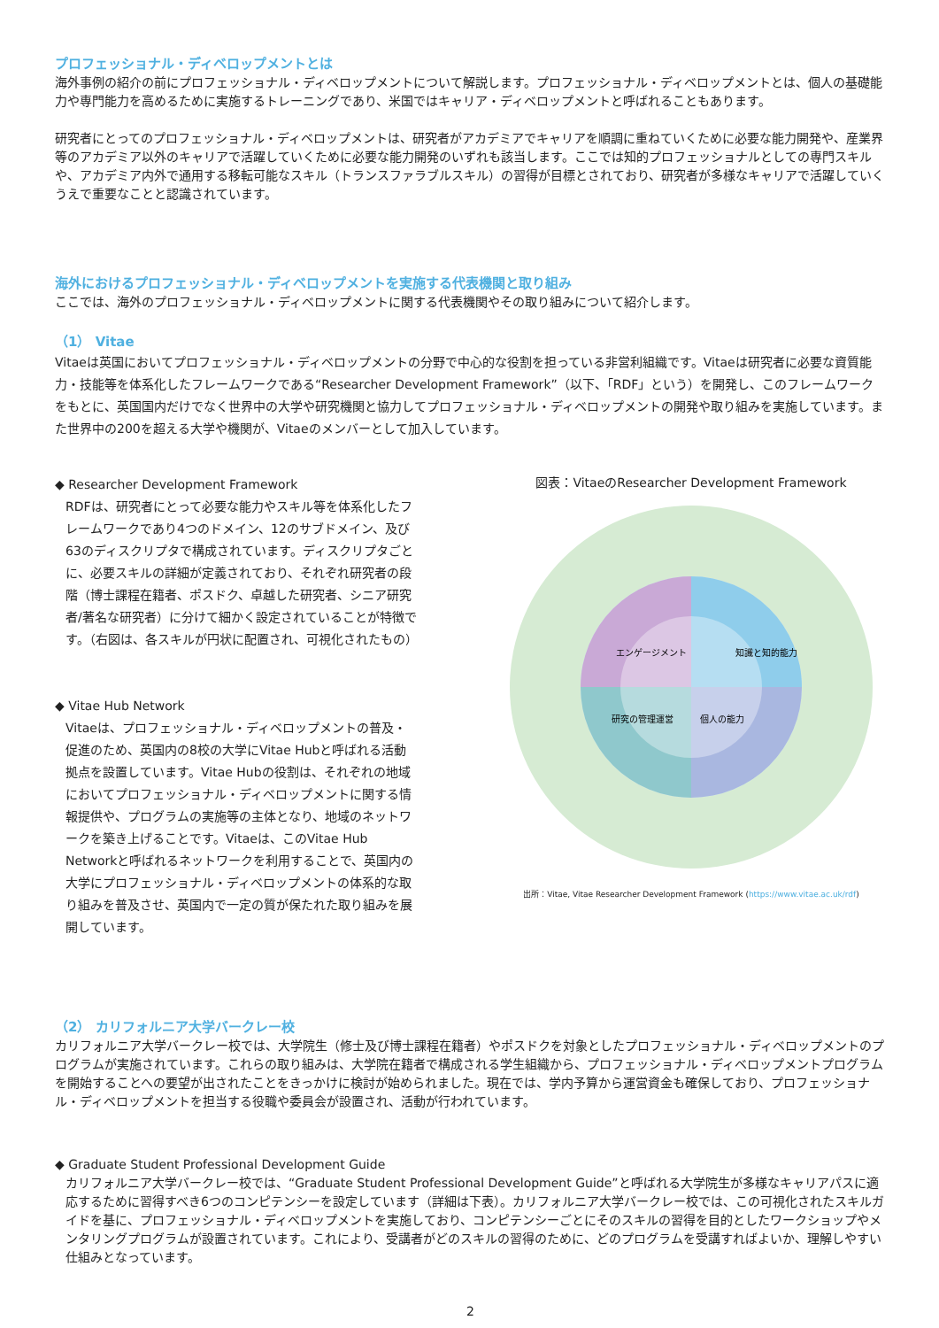プロフェッショナル・ディベロップメントとは
海外事例の紹介の前にプロフェッショナル・ディベロップメントについて解説します。プロフェッショナル・ディベロップメントとは、個人の基礎能力や専門能力を高めるために実施するトレーニングであり、米国ではキャリア・ディベロップメントと呼ばれることもあります。
研究者にとってのプロフェッショナル・ディベロップメントは、研究者がアカデミアでキャリアを順調に重ねていくために必要な能力開発や、産業界等のアカデミア以外のキャリアで活躍していくために必要な能力開発のいずれも該当します。ここでは知的プロフェッショナルとしての専門スキルや、アカデミア内外で通用する移転可能なスキル（トランスファラブルスキル）の習得が目標とされており、研究者が多様なキャリアで活躍していくうえで重要なことと認識されています。
海外におけるプロフェッショナル・ディベロップメントを実施する代表機関と取り組み
ここでは、海外のプロフェッショナル・ディベロップメントに関する代表機関やその取り組みについて紹介します。
（1） Vitae
Vitaeは英国においてプロフェッショナル・ディベロップメントの分野で中心的な役割を担っている非営利組織です。Vitaeは研究者に必要な資質能力・技能等を体系化したフレームワークである“Researcher Development Framework”（以下、「RDF」という）を開発し、このフレームワークをもとに、英国国内だけでなく世界中の大学や研究機関と協力してプロフェッショナル・ディベロップメントの開発や取り組みを実施しています。また世界中の200を超える大学や機関が、Vitaeのメンバーとして加入しています。
◆ Researcher Development Framework
RDFは、研究者にとって必要な能力やスキル等を体系化したフレームワークであり4つのドメイン、12のサブドメイン、及び63のディスクリプタで構成されています。ディスクリプタごとに、必要スキルの詳細が定義されており、それぞれ研究者の段階（博士課程在籍者、ポスドク、卓越した研究者、シニア研究者/著名な研究者）に分けて細かく設定されていることが特徴です。（右図は、各スキルが円状に配置され、可視化されたもの）
◆ Vitae Hub Network
Vitaeは、プロフェッショナル・ディベロップメントの普及・促進のため、英国内の8校の大学にVitae Hubと呼ばれる活動拠点を設置しています。Vitae Hubの役割は、それぞれの地域においてプロフェッショナル・ディベロップメントに関する情報提供や、プログラムの実施等の主体となり、地域のネットワークを築き上げることです。Vitaeは、このVitae Hub Networkと呼ばれるネットワークを利用することで、英国内の大学にプロフェッショナル・ディベロップメントの体系的な取り組みを普及させ、英国内で一定の質が保たれた取り組みを展開しています。
図表：VitaeのResearcher Development Framework
知識と知的能力
個人の能力
研究の管理運営
エンゲージメント
出所：Vitae, Vitae Researcher Development Framework (https://www.vitae.ac.uk/rdf)
（2） カリフォルニア大学バークレー校
カリフォルニア大学バークレー校では、大学院生（修士及び博士課程在籍者）やポスドクを対象としたプロフェッショナル・ディベロップメントのプログラムが実施されています。これらの取り組みは、大学院在籍者で構成される学生組織から、プロフェッショナル・ディベロップメントプログラムを開始することへの要望が出されたことをきっかけに検討が始められました。現在では、学内予算から運営資金も確保しており、プロフェッショナル・ディベロップメントを担当する役職や委員会が設置され、活動が行われています。
◆ Graduate Student Professional Development Guide
カリフォルニア大学バークレー校では、“Graduate Student Professional Development Guide”と呼ばれる大学院生が多様なキャリアパスに適応するために習得すべき6つのコンピテンシーを設定しています（詳細は下表）。カリフォルニア大学バークレー校では、この可視化されたスキルガイドを基に、プロフェッショナル・ディベロップメントを実施しており、コンピテンシーごとにそのスキルの習得を目的としたワークショップやメンタリングプログラムが設置されています。これにより、受講者がどのスキルの習得のために、どのプログラムを受講すればよいか、理解しやすい仕組みとなっています。
2